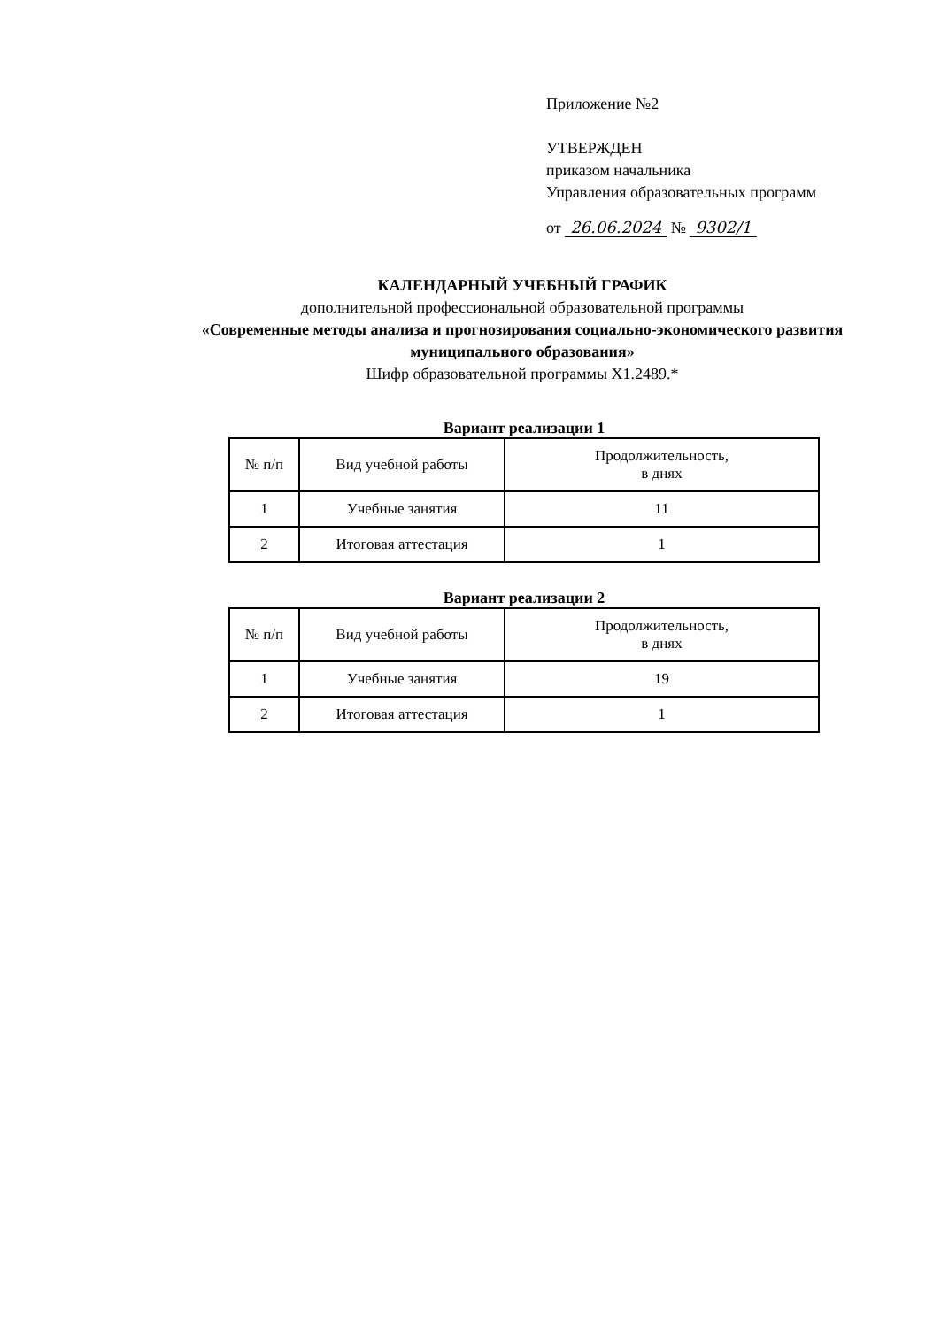Приложение №2
УТВЕРЖДЕН
приказом начальника
Управления образовательных программ
от 26.06.2024 № 9302/1
КАЛЕНДАРНЫЙ УЧЕБНЫЙ ГРАФИК
дополнительной профессиональной образовательной программы
«Современные методы анализа и прогнозирования социально-экономического развития муниципального образования»
Шифр образовательной программы Х1.2489.*
Вариант реализации 1
| № п/п | Вид учебной работы | Продолжительность, в днях |
| --- | --- | --- |
| 1 | Учебные занятия | 11 |
| 2 | Итоговая аттестация | 1 |
Вариант реализации 2
| № п/п | Вид учебной работы | Продолжительность, в днях |
| --- | --- | --- |
| 1 | Учебные занятия | 19 |
| 2 | Итоговая аттестация | 1 |